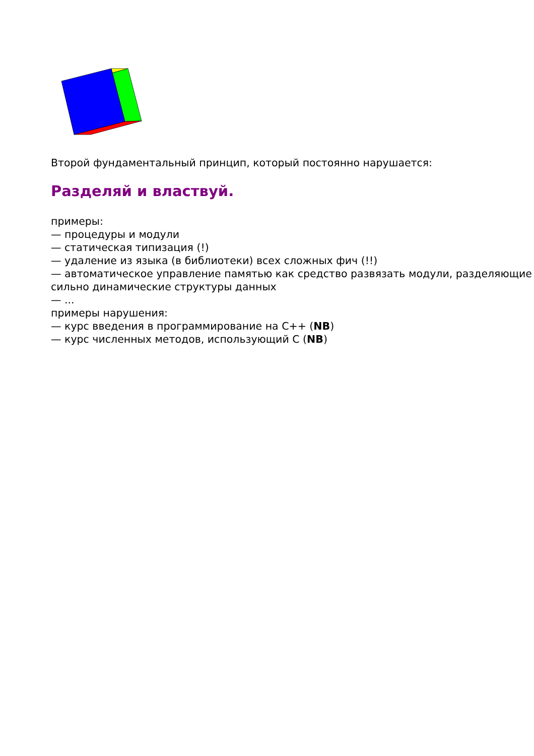Второй фундаментальный принцип, который постоянно нарушается:
Разделяй и властвуй.
примеры:
— процедуры и модули
— статическая типизация (!)
— удаление из языка (в библиотеки) всех сложных фич (!!)
— автоматическое управление памятью как средство развязать модули, разделяющие сильно динамические структуры данных
— ...
примеры нарушения:
— курс введения в программирование на C++ (NB)
— курс численных методов, использующий С (NB)